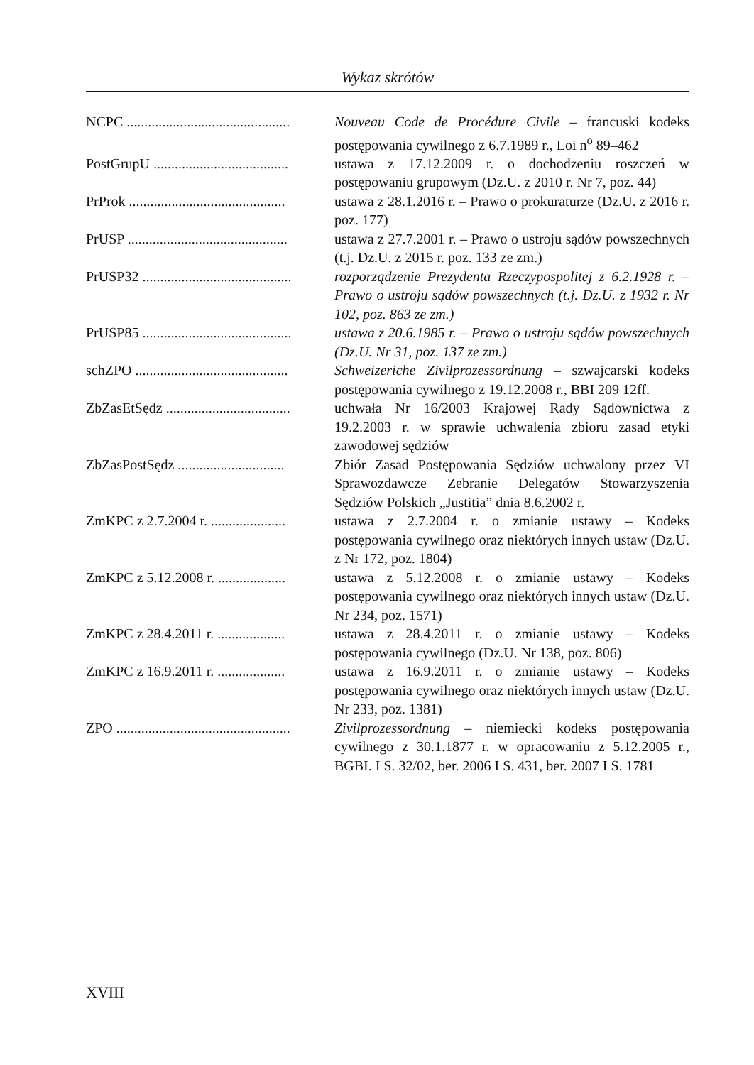Wykaz skrótów
NCPC .............................................. Nouveau Code de Procédure Civile – francuski kodeks postępowania cywilnego z 6.7.1989 r., Loi n<sup>o</sup> 89–462
PostGrupU ...................................... ustawa z 17.12.2009 r. o dochodzeniu roszczeń w postępowaniu grupowym (Dz.U. z 2010 r. Nr 7, poz. 44)
PrProk ............................................ ustawa z 28.1.2016 r. – Prawo o prokuraturze (Dz.U. z 2016 r. poz. 177)
PrUSP ............................................. ustawa z 27.7.2001 r. – Prawo o ustroju sądów powszechnych (t.j. Dz.U. z 2015 r. poz. 133 ze zm.)
PrUSP32 .......................................... rozporządzenie Prezydenta Rzeczypospolitej z 6.2.1928 r. – Prawo o ustroju sądów powszechnych (t.j. Dz.U. z 1932 r. Nr 102, poz. 863 ze zm.)
PrUSP85 .......................................... ustawa z 20.6.1985 r. – Prawo o ustroju sądów powszechnych (Dz.U. Nr 31, poz. 137 ze zm.)
schZPO ........................................... Schweizeriche Zivilprozessordnung – szwajcarski kodeks postępowania cywilnego z 19.12.2008 r., BBI 209 12ff.
ZbZasEtSędz ................................... uchwała Nr 16/2003 Krajowej Rady Sądownictwa z 19.2.2003 r. w sprawie uchwalenia zbioru zasad etyki zawodowej sędziów
ZbZasPostSędz .............................. Zbiór Zasad Postępowania Sędziów uchwalony przez VI Sprawozdawcze Zebranie Delegatów Stowarzyszenia Sędziów Polskich „Justitia” dnia 8.6.2002 r.
ZmKPC z 2.7.2004 r. ..................... ustawa z 2.7.2004 r. o zmianie ustawy – Kodeks postępowania cywilnego oraz niektórych innych ustaw (Dz.U. z Nr 172, poz. 1804)
ZmKPC z 5.12.2008 r. ................... ustawa z 5.12.2008 r. o zmianie ustawy – Kodeks postępowania cywilnego oraz niektórych innych ustaw (Dz.U. Nr 234, poz. 1571)
ZmKPC z 28.4.2011 r. ................... ustawa z 28.4.2011 r. o zmianie ustawy – Kodeks postępowania cywilnego (Dz.U. Nr 138, poz. 806)
ZmKPC z 16.9.2011 r. ................... ustawa z 16.9.2011 r. o zmianie ustawy – Kodeks postępowania cywilnego oraz niektórych innych ustaw (Dz.U. Nr 233, poz. 1381)
ZPO ................................................. Zivilprozessordnung – niemiecki kodeks postępowania cywilnego z 30.1.1877 r. w opracowaniu z 5.12.2005 r., BGBI. I S. 32/02, ber. 2006 I S. 431, ber. 2007 I S. 1781
XVIII